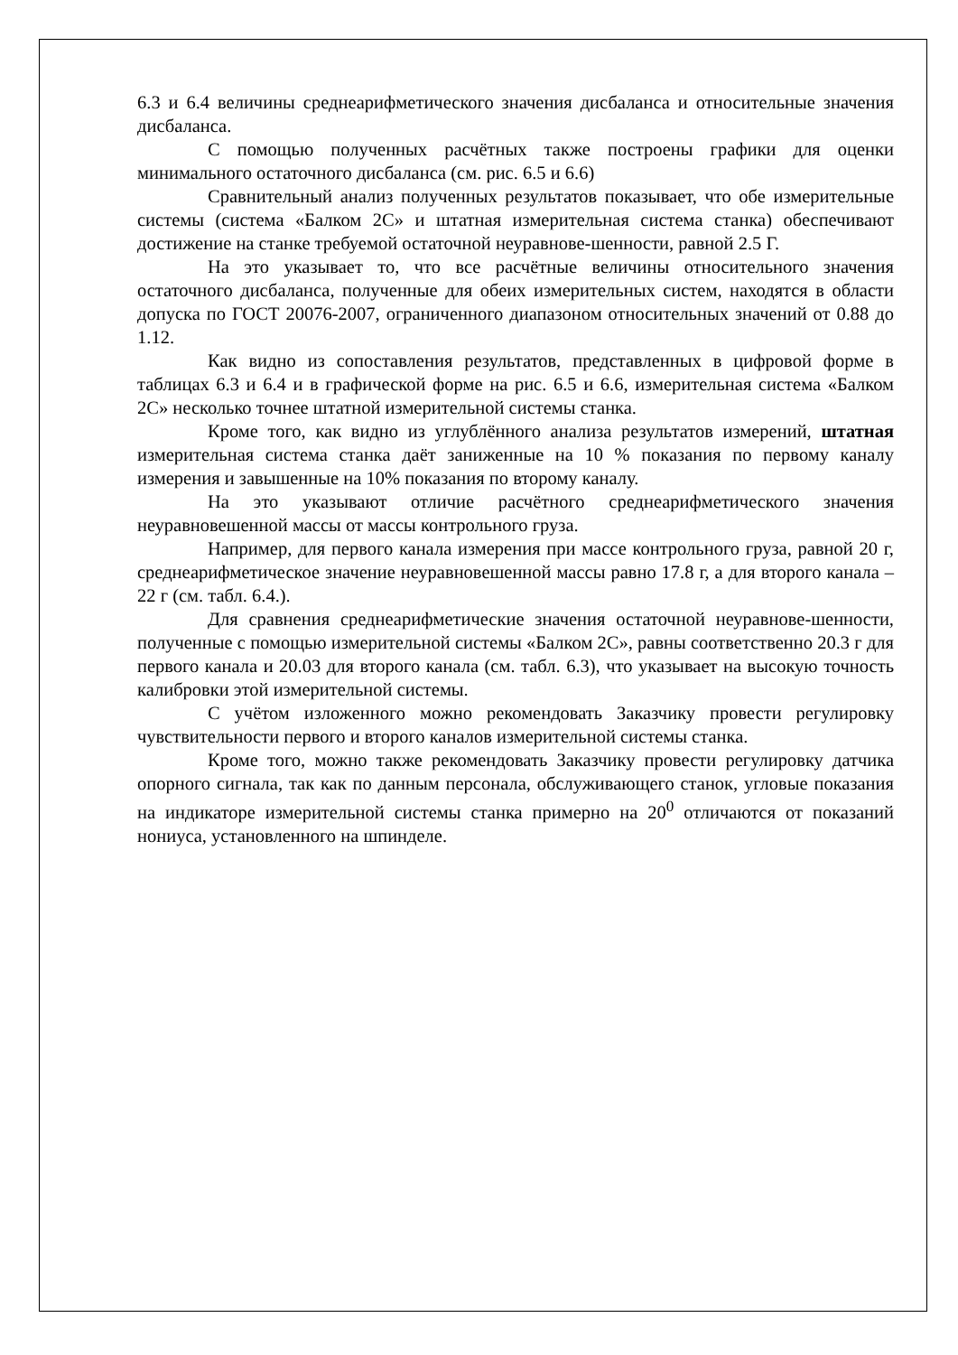6.3 и 6.4 величины среднеарифметического значения дисбаланса и относительные значения дисбаланса.
С помощью полученных расчётных также построены графики для оценки минимального остаточного дисбаланса (см. рис. 6.5 и 6.6)
Сравнительный анализ полученных результатов показывает, что обе измерительные системы (система «Балком 2С» и штатная измерительная система станка) обеспечивают достижение на станке требуемой остаточной неуравнове-шенности, равной 2.5 Г.
На это указывает то, что все расчётные величины относительного значения остаточного дисбаланса, полученные для обеих измерительных систем, находятся в области допуска по ГОСТ 20076-2007, ограниченного диапазоном относительных значений от 0.88 до 1.12.
Как видно из сопоставления результатов, представленных в цифровой форме в таблицах 6.3 и 6.4 и в графической форме на рис. 6.5 и 6.6, измерительная система «Балком 2С» несколько точнее штатной измерительной системы станка.
Кроме того, как видно из углублённого анализа результатов измерений, штатная измерительная система станка даёт заниженные на 10 % показания по первому каналу измерения и завышенные на 10% показания по второму каналу.
На это указывают отличие расчётного среднеарифметического значения неуравновешенной массы от массы контрольного груза.
Например, для первого канала измерения при массе контрольного груза, равной 20 г, среднеарифметическое значение неуравновешенной массы равно 17.8 г, а для второго канала – 22 г (см. табл. 6.4.).
Для сравнения среднеарифметические значения остаточной неуравнове-шенности, полученные с помощью измерительной системы «Балком 2С», равны соответственно 20.3 г для первого канала и 20.03 для второго канала (см. табл. 6.3), что указывает на высокую точность калибровки этой измерительной системы.
С учётом изложенного можно рекомендовать Заказчику провести регулировку чувствительности первого и второго каналов измерительной системы станка.
Кроме того, можно также рекомендовать Заказчику провести регулировку датчика опорного сигнала, так как по данным персонала, обслуживающего станок, угловые показания на индикаторе измерительной системы станка примерно на 20<sup>0</sup> отличаются от показаний нониуса, установленного на шпинделе.